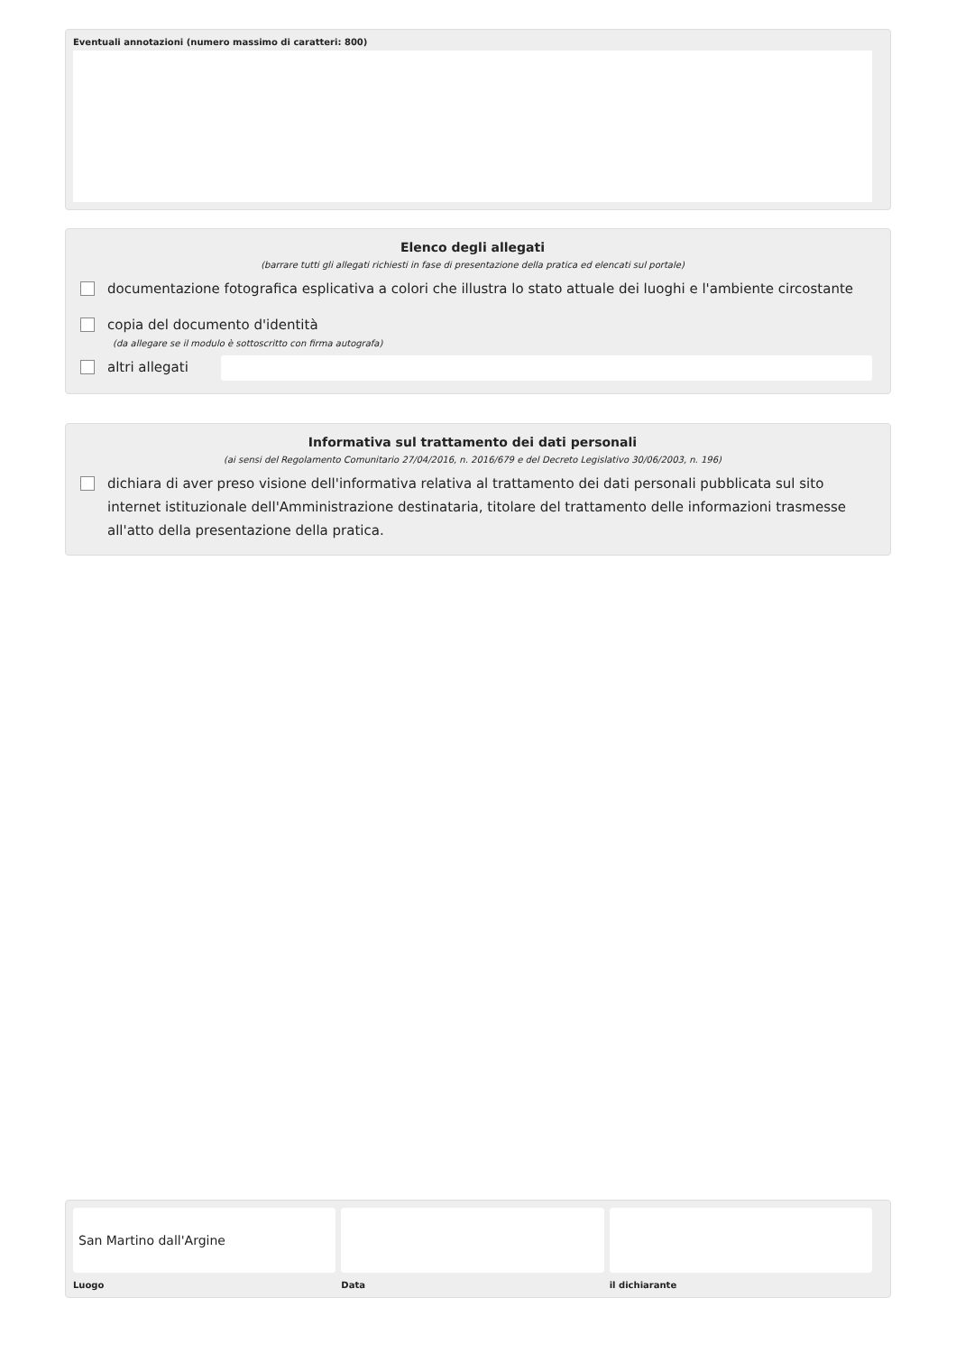Eventuali annotazioni (numero massimo di caratteri: 800)
Elenco degli allegati
(barrare tutti gli allegati richiesti in fase di presentazione della pratica ed elencati sul portale)
documentazione fotografica esplicativa a colori che illustra lo stato attuale dei luoghi e l'ambiente circostante
copia del documento d'identità
(da allegare se il modulo è sottoscritto con firma autografa)
altri allegati
Informativa sul trattamento dei dati personali
(ai sensi del Regolamento Comunitario 27/04/2016, n. 2016/679 e del Decreto Legislativo 30/06/2003, n. 196)
dichiara di aver preso visione dell'informativa relativa al trattamento dei dati personali pubblicata sul sito internet istituzionale dell'Amministrazione destinataria, titolare del trattamento delle informazioni trasmesse all'atto della presentazione della pratica.
San Martino dall'Argine
Luogo
Data il dichiarante